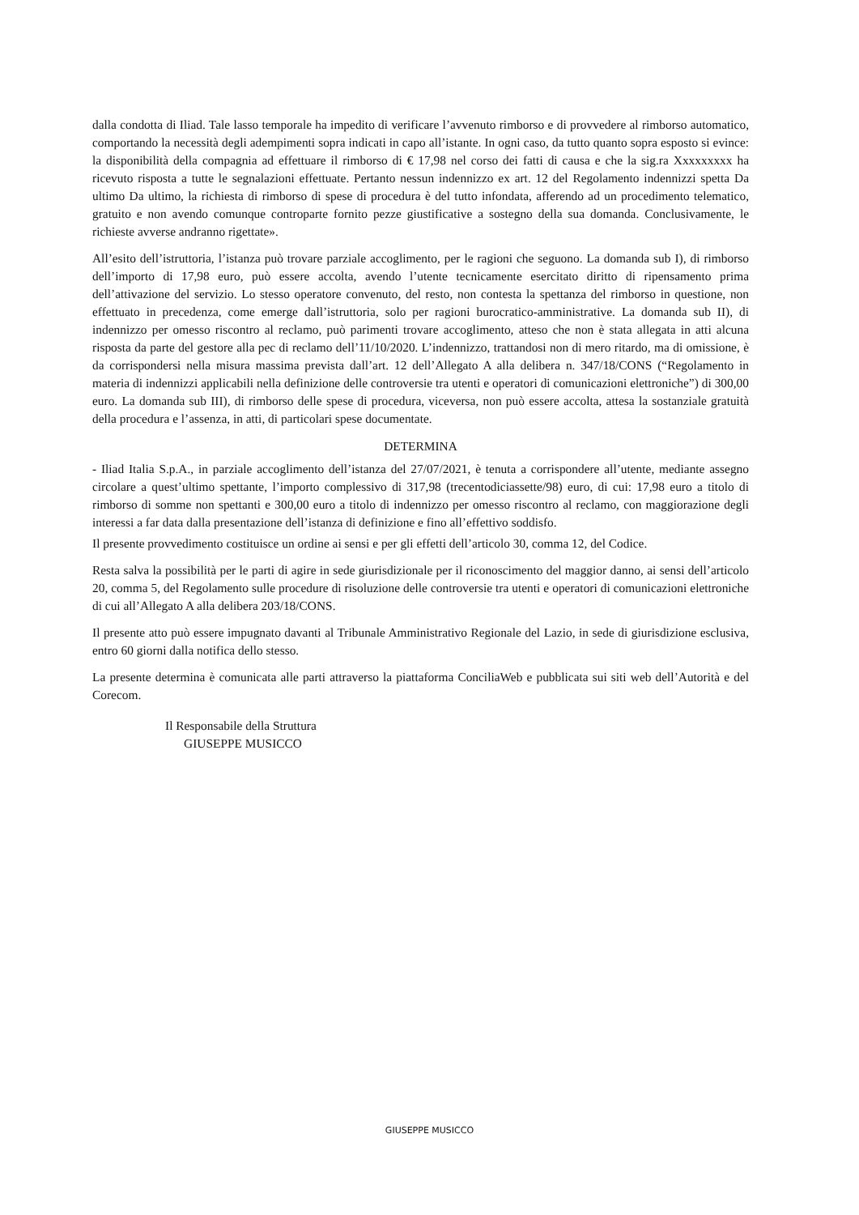dalla condotta di Iliad. Tale lasso temporale ha impedito di verificare l’avvenuto rimborso e di provvedere al rimborso automatico, comportando la necessità degli adempimenti sopra indicati in capo all’istante. In ogni caso, da tutto quanto sopra esposto si evince: la disponibilità della compagnia ad effettuare il rimborso di € 17,98 nel corso dei fatti di causa e che la sig.ra Xxxxxxxxx ha ricevuto risposta a tutte le segnalazioni effettuate. Pertanto nessun indennizzo ex art. 12 del Regolamento indennizzi spetta Da ultimo Da ultimo, la richiesta di rimborso di spese di procedura è del tutto infondata, afferendo ad un procedimento telematico, gratuito e non avendo comunque controparte fornito pezze giustificative a sostegno della sua domanda. Conclusivamente, le richieste avverse andranno rigettate».
All’esito dell’istruttoria, l’istanza può trovare parziale accoglimento, per le ragioni che seguono. La domanda sub I), di rimborso dell’importo di 17,98 euro, può essere accolta, avendo l’utente tecnicamente esercitato diritto di ripensamento prima dell’attivazione del servizio. Lo stesso operatore convenuto, del resto, non contesta la spettanza del rimborso in questione, non effettuato in precedenza, come emerge dall’istruttoria, solo per ragioni burocratico-amministrative. La domanda sub II), di indennizzo per omesso riscontro al reclamo, può parimenti trovare accoglimento, atteso che non è stata allegata in atti alcuna risposta da parte del gestore alla pec di reclamo dell’11/10/2020. L’indennizzo, trattandosi non di mero ritardo, ma di omissione, è da corrispondersi nella misura massima prevista dall’art. 12 dell’Allegato A alla delibera n. 347/18/CONS (“Regolamento in materia di indennizzi applicabili nella definizione delle controversie tra utenti e operatori di comunicazioni elettroniche”) di 300,00 euro. La domanda sub III), di rimborso delle spese di procedura, viceversa, non può essere accolta, attesa la sostanziale gratuità della procedura e l’assenza, in atti, di particolari spese documentate.
DETERMINA
- Iliad Italia S.p.A., in parziale accoglimento dell’istanza del 27/07/2021, è tenuta a corrispondere all’utente, mediante assegno circolare a quest’ultimo spettante, l’importo complessivo di 317,98 (trecentodiciassette/98) euro, di cui: 17,98 euro a titolo di rimborso di somme non spettanti e 300,00 euro a titolo di indennizzo per omesso riscontro al reclamo, con maggiorazione degli interessi a far data dalla presentazione dell’istanza di definizione e fino all’effettivo soddisfo.
Il presente provvedimento costituisce un ordine ai sensi e per gli effetti dell’articolo 30, comma 12, del Codice.
Resta salva la possibilità per le parti di agire in sede giurisdizionale per il riconoscimento del maggior danno, ai sensi dell’articolo 20, comma 5, del Regolamento sulle procedure di risoluzione delle controversie tra utenti e operatori di comunicazioni elettroniche di cui all’Allegato A alla delibera 203/18/CONS.
Il presente atto può essere impugnato davanti al Tribunale Amministrativo Regionale del Lazio, in sede di giurisdizione esclusiva, entro 60 giorni dalla notifica dello stesso.
La presente determina è comunicata alle parti attraverso la piattaforma ConciliaWeb e pubblicata sui siti web dell’Autorità e del Corecom.
Il Responsabile della Struttura
GIUSEPPE MUSICCO
GIUSEPPE MUSICCO